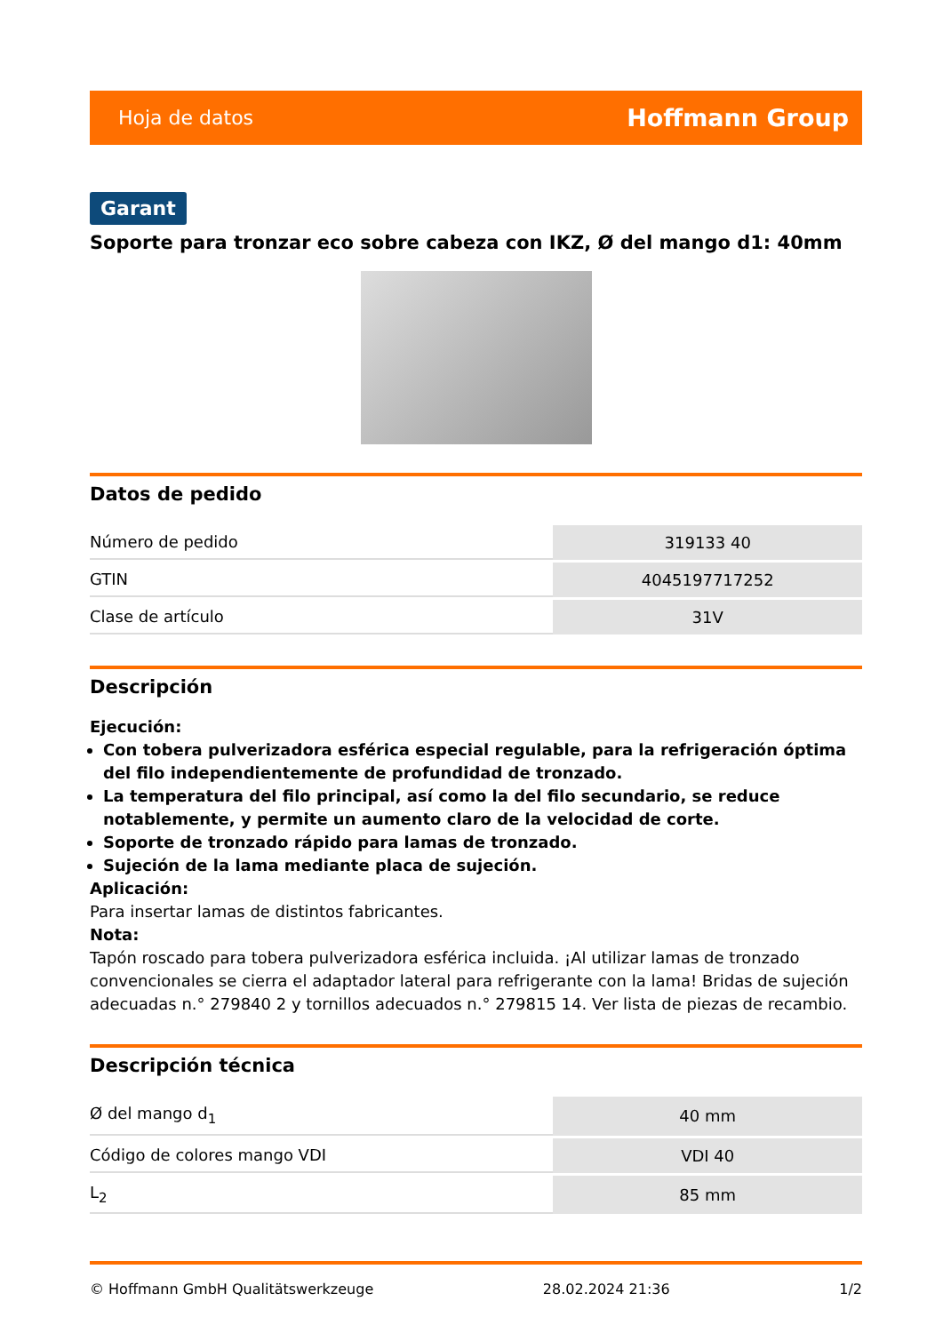Hoja de datos Hoffmann Group
Garant
Soporte para tronzar eco sobre cabeza con IKZ, Ø del mango d1: 40mm
Datos de pedido
| Número de pedido | 319133 40 |
| GTIN | 4045197717252 |
| Clase de artículo | 31V |
Descripción
Ejecución:
Con tobera pulverizadora esférica especial regulable, para la refrigeración óptima del filo independientemente de profundidad de tronzado.
La temperatura del filo principal, así como la del filo secundario, se reduce notablemente, y permite un aumento claro de la velocidad de corte.
Soporte de tronzado rápido para lamas de tronzado.
Sujeción de la lama mediante placa de sujeción.
Aplicación:
Para insertar lamas de distintos fabricantes.
Nota:
Tapón roscado para tobera pulverizadora esférica incluida. ¡Al utilizar lamas de tronzado convencionales se cierra el adaptador lateral para refrigerante con la lama! Bridas de sujeción adecuadas n.° 279840 2 y tornillos adecuados n.° 279815 14. Ver lista de piezas de recambio.
Descripción técnica
| Ø del mango d<sub>1</sub> | 40 mm |
| Código de colores mango VDI | VDI 40 |
| L<sub>2</sub> | 85 mm |
© Hoffmann GmbH Qualitätswerkzeuge 28.02.2024 21:36 1/2